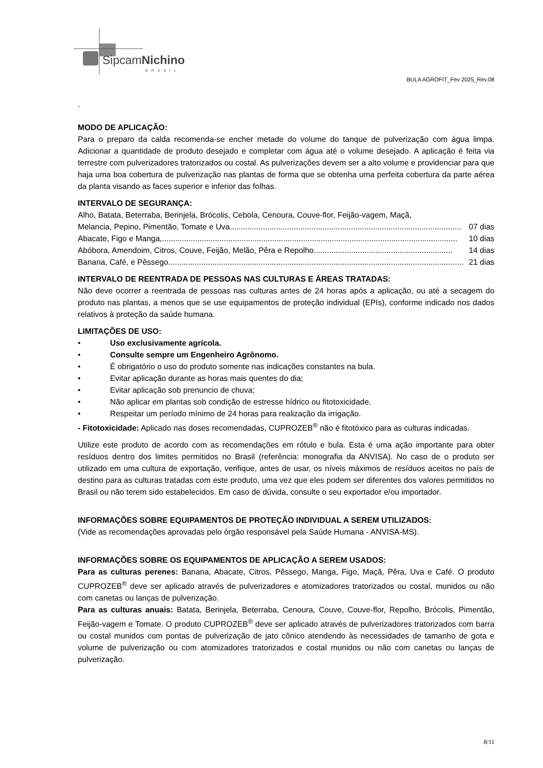SipcamNichino
BRASIL
BULA AGROFIT_Fev 2025_Rev.08
.
MODO DE APLICAÇÃO:
Para o preparo da calda recomenda-se encher metade do volume do tanque de pulverização com água limpa. Adicionar a quantidade de produto desejado e completar com água até o volume desejado. A aplicação é feita via terrestre com pulverizadores tratorizados ou costal. As pulverizações devem ser a alto volume e providenciar para que haja uma boa cobertura de pulverização nas plantas de forma que se obtenha uma perfeita cobertura da parte aérea da planta visando as faces superior e inferior das folhas.
INTERVALO DE SEGURANÇA:
Alho, Batata, Beterraba, Berinjela, Brócolis, Cebola, Cenoura, Couve-flor, Feijão-vagem, Maçã,
Melancia, Pepino, Pimentão, Tomate e Uva......................................................................................................... 07 dias
Abacate, Figo e Manga,...................................................................................................................................... 10 dias
Abóbora, Amendoim, Citros, Couve, Feijão, Melão, Pêra e Repolho............................................................... 14 dias
Banana, Café, e Pêssego...................................................................................................................................... 21 dias
INTERVALO DE REENTRADA DE PESSOAS NAS CULTURAS E ÁREAS TRATADAS:
Não deve ocorrer a reentrada de pessoas nas culturas antes de 24 horas após a aplicação, ou até a secagem do produto nas plantas, a menos que se use equipamentos de proteção individual (EPIs), conforme indicado nos dados relativos à proteção da saúde humana.
LIMITAÇÕES DE USO:
• Uso exclusivamente agrícola.
• Consulte sempre um Engenheiro Agrônomo.
• É obrigatório o uso do produto somente nas indicações constantes na bula.
• Evitar aplicação durante as horas mais quentes do dia;
• Evitar aplicação sob prenuncio de chuva;
• Não aplicar em plantas sob condição de estresse hídrico ou fitotoxicidade.
• Respeitar um período mínimo de 24 horas para realização da irrigação.
- Fitotoxicidade: Aplicado nas doses recomendadas, CUPROZEB<sup>®</sup> não é fitotóxico para as culturas indicadas.
Utilize este produto de acordo com as recomendações em rótulo e bula. Esta é uma ação importante para obter resíduos dentro dos limites permitidos no Brasil (referência: monografia da ANVISA). No caso de o produto ser utilizado em uma cultura de exportação, verifique, antes de usar, os níveis máximos de resíduos aceitos no país de destino para as culturas tratadas com este produto, uma vez que eles podem ser diferentes dos valores permitidos no Brasil ou não terem sido estabelecidos. Em caso de dúvida, consulte o seu exportador e/ou importador.
INFORMAÇÕES SOBRE EQUIPAMENTOS DE PROTEÇÃO INDIVIDUAL A SEREM UTILIZADOS:
(Vide as recomendações aprovadas pelo órgão responsável pela Saúde Humana - ANVISA-MS).
INFORMAÇÕES SOBRE OS EQUIPAMENTOS DE APLICAÇÃO A SEREM USADOS:
Para as culturas perenes: Banana, Abacate, Citros, Pêssego, Manga, Figo, Maçã, Pêra, Uva e Café. O produto CUPROZEB<sup>®</sup> deve ser aplicado através de pulverizadores e atomizadores tratorizados ou costal, munidos ou não com canetas ou lanças de pulverização.
Para as culturas anuais: Batata, Berinjela, Beterraba, Cenoura, Couve, Couve-flor, Repolho, Brócolis, Pimentão, Feijão-vagem e Tomate. O produto CUPROZEB<sup>®</sup> deve ser aplicado através de pulverizadores tratorizados com barra ou costal munidos com pontas de pulverização de jato cônico atendendo às necessidades de tamanho de gota e volume de pulverização ou com atomizadores tratorizados e costal munidos ou não com canetas ou lanças de pulverização.
8/11